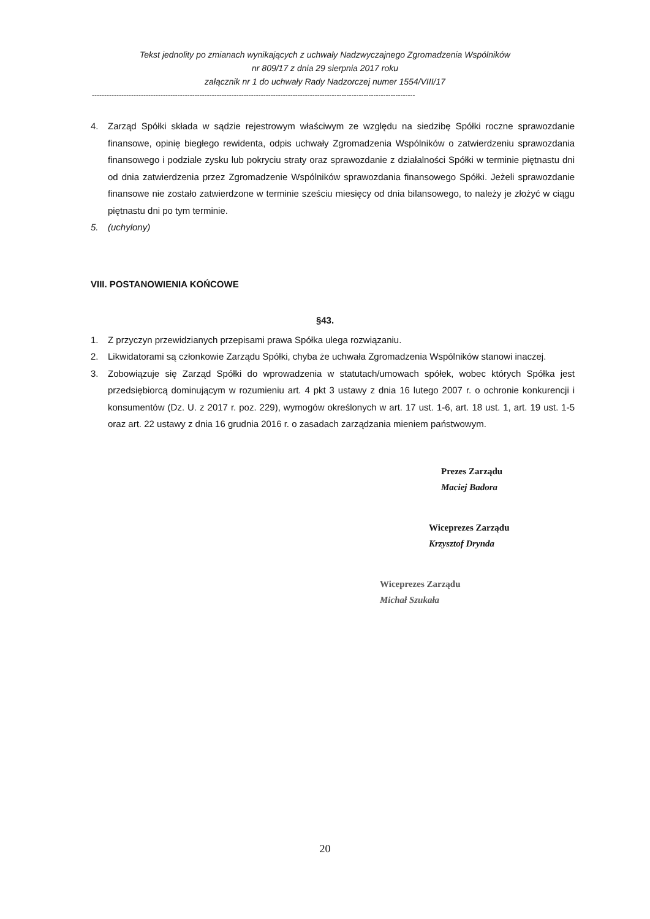Tekst jednolity po zmianach wynikających z uchwały Nadzwyczajnego Zgromadzenia Wspólników
nr 809/17 z dnia 29 sierpnia 2017 roku
załącznik nr 1 do uchwały Rady Nadzorczej numer 1554/VIII/17
------------------------------------------------------------------------------------------------------------------------------------
4. Zarząd Spółki składa w sądzie rejestrowym właściwym ze względu na siedzibę Spółki roczne sprawozdanie finansowe, opinię biegłego rewidenta, odpis uchwały Zgromadzenia Wspólników o zatwierdzeniu sprawozdania finansowego i podziale zysku lub pokryciu straty oraz sprawozdanie z działalności Spółki w terminie piętnastu dni od dnia zatwierdzenia przez Zgromadzenie Wspólników sprawozdania finansowego Spółki. Jeżeli sprawozdanie finansowe nie zostało zatwierdzone w terminie sześciu miesięcy od dnia bilansowego, to należy je złożyć w ciągu piętnastu dni po tym terminie.
5. (uchylony)
VIII. POSTANOWIENIA KOŃCOWE
§43.
1. Z przyczyn przewidzianych przepisami prawa Spółka ulega rozwiązaniu.
2. Likwidatorami są członkowie Zarządu Spółki, chyba że uchwała Zgromadzenia Wspólników stanowi inaczej.
3. Zobowiązuje się Zarząd Spółki do wprowadzenia w statutach/umowach spółek, wobec których Spółka jest przedsiębiorcą dominującym w rozumieniu art. 4 pkt 3 ustawy z dnia 16 lutego 2007 r. o ochronie konkurencji i konsumentów (Dz. U. z 2017 r. poz. 229), wymogów określonych w art. 17 ust. 1-6, art. 18 ust. 1, art. 19 ust. 1-5 oraz art. 22 ustawy z dnia 16 grudnia 2016 r. o zasadach zarządzania mieniem państwowym.
Prezes Zarządu
Maciej Badora
Wiceprezes Zarządu
Krzysztof Drynda
Wiceprezes Zarządu
Michał Szukała
20